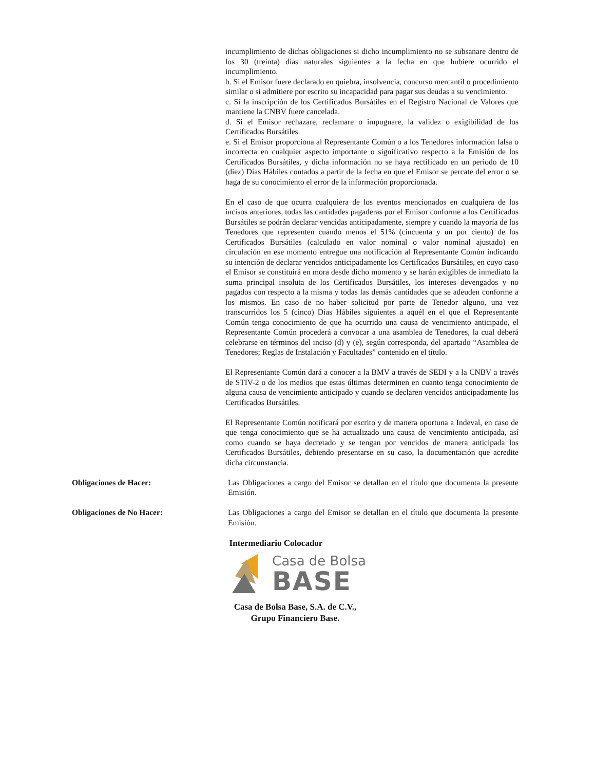incumplimiento de dichas obligaciones si dicho incumplimiento no se subsanare dentro de los 30 (treinta) días naturales siguientes a la fecha en que hubiere ocurrido el incumplimiento.
b. Si el Emisor fuere declarado en quiebra, insolvencia, concurso mercantil o procedimiento similar o si admitiere por escrito su incapacidad para pagar sus deudas a su vencimiento.
c. Si la inscripción de los Certificados Bursátiles en el Registro Nacional de Valores que mantiene la CNBV fuere cancelada.
d. Si el Emisor rechazare, reclamare o impugnare, la validez o exigibilidad de los Certificados Bursátiles.
e. Si el Emisor proporciona al Representante Común o a los Tenedores información falsa o incorrecta en cualquier aspecto importante o significativo respecto a la Emisión de los Certificados Bursátiles, y dicha información no se haya rectificado en un periodo de 10 (diez) Días Hábiles contados a partir de la fecha en que el Emisor se percate del error o se haga de su conocimiento el error de la información proporcionada.
En el caso de que ocurra cualquiera de los eventos mencionados en cualquiera de los incisos anteriores, todas las cantidades pagaderas por el Emisor conforme a los Certificados Bursátiles se podrán declarar vencidas anticipadamente, siempre y cuando la mayoría de los Tenedores que representen cuando menos el 51% (cincuenta y un por ciento) de los Certificados Bursátiles (calculado en valor nominal o valor nominal ajustado) en circulación en ese momento entregue una notificación al Representante Común indicando su intención de declarar vencidos anticipadamente los Certificados Bursátiles, en cuyo caso el Emisor se constituirá en mora desde dicho momento y se harán exigibles de inmediato la suma principal insoluta de los Certificados Bursátiles, los intereses devengados y no pagados con respecto a la misma y todas las demás cantidades que se adeuden conforme a los mismos. En caso de no haber solicitud por parte de Tenedor alguno, una vez transcurridos los 5 (cinco) Días Hábiles siguientes a aquél en el que el Representante Común tenga conocimiento de que ha ocurrido una causa de vencimiento anticipado, el Representante Común procederá a convocar a una asamblea de Tenedores, la cual deberá celebrarse en términos del inciso (d) y (e), según corresponda, del apartado “Asamblea de Tenedores; Reglas de Instalación y Facultades” contenido en el título.
El Representante Común dará a conocer a la BMV a través de SEDI y a la CNBV a través de STIV-2 o de los medios que estas últimas determinen en cuanto tenga conocimiento de alguna causa de vencimiento anticipado y cuando se declaren vencidos anticipadamente los Certificados Bursátiles.
El Representante Común notificará por escrito y de manera oportuna a Indeval, en caso de que tenga conocimiento que se ha actualizado una causa de vencimiento anticipada, así como cuando se haya decretado y se tengan por vencidos de manera anticipada los Certificados Bursátiles, debiendo presentarse en su caso, la documentación que acredite dicha circunstancia.
Obligaciones de Hacer: Las Obligaciones a cargo del Emisor se detallan en el título que documenta la presente Emisión.
Obligaciones de No Hacer: Las Obligaciones a cargo del Emisor se detallan en el título que documenta la presente Emisión.
Intermediario Colocador
Casa de Bolsa
BASE
Casa de Bolsa Base, S.A. de C.V.,
Grupo Financiero Base.